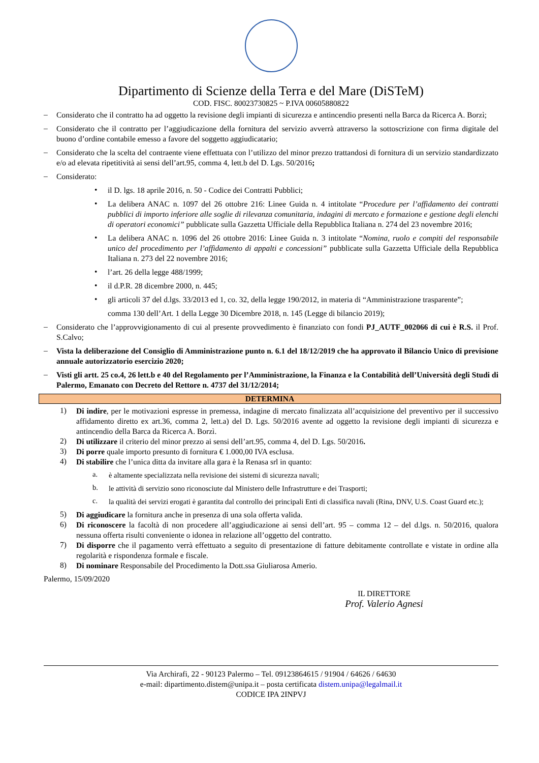Dipartimento di Scienze della Terra e del Mare (DiSTeM)
COD. FISC. 80023730825 ~ P.IVA 00605880822
–
Considerato che il contratto ha ad oggetto la revisione degli impianti di sicurezza e antincendio presenti nella Barca da Ricerca A. Borzì;
–
Considerato che il contratto per l’aggiudicazione della fornitura del servizio avverrà attraverso la sottoscrizione con firma digitale del buono d’ordine contabile emesso a favore del soggetto aggiudicatario;
–
Considerato che la scelta del contraente viene effettuata con l’utilizzo del minor prezzo trattandosi di fornitura di un servizio standardizzato e/o ad elevata ripetitività ai sensi dell’art.95, comma 4, lett.b del D. Lgs. 50/2016;
–
Considerato:
•
il D. lgs. 18 aprile 2016, n. 50 - Codice dei Contratti Pubblici;
•
La delibera ANAC n. 1097 del 26 ottobre 216: Linee Guida n. 4 intitolate “Procedure per l’affidamento dei contratti pubblici di importo inferiore alle soglie di rilevanza comunitaria, indagini di mercato e formazione e gestione degli elenchi di operatori economici” pubblicate sulla Gazzetta Ufficiale della Repubblica Italiana n. 274 del 23 novembre 2016;
•
La delibera ANAC n. 1096 del 26 ottobre 2016: Linee Guida n. 3 intitolate “Nomina, ruolo e compiti del responsabile unico del procedimento per l’affidamento di appalti e concessioni” pubblicate sulla Gazzetta Ufficiale della Repubblica Italiana n. 273 del 22 novembre 2016;
•
l’art. 26 della legge 488/1999;
•
il d.P.R. 28 dicembre 2000, n. 445;
•
gli articoli 37 del d.lgs. 33/2013 ed 1, co. 32, della legge 190/2012, in materia di “Amministrazione trasparente”;
comma 130 dell’Art. 1 della Legge 30 Dicembre 2018, n. 145 (Legge di bilancio 2019);
–
Considerato che l’approvvigionamento di cui al presente provvedimento è finanziato con fondi PJ_AUTF_002066 di cui è R.S. il Prof. S.Calvo;
–
Vista la deliberazione del Consiglio di Amministrazione punto n. 6.1 del 18/12/2019 che ha approvato il Bilancio Unico di previsione annuale autorizzatorio esercizio 2020;
–
Visti gli artt. 25 co.4, 26 lett.b e 40 del Regolamento per l’Amministrazione, la Finanza e la Contabilità dell’Università degli Studi di Palermo, Emanato con Decreto del Rettore n. 4737 del 31/12/2014;
DETERMINA
1)
Di indire, per le motivazioni espresse in premessa, indagine di mercato finalizzata all’acquisizione del preventivo per il successivo affidamento diretto ex art.36, comma 2, lett.a) del D. Lgs. 50/2016 avente ad oggetto la revisione degli impianti di sicurezza e antincendio della Barca da Ricerca A. Borzì.
2)
Di utilizzare il criterio del minor prezzo ai sensi dell’art.95, comma 4, del D. Lgs. 50/2016.
3)
Di porre quale importo presunto di fornitura € 1.000,00 IVA esclusa.
4)
Di stabilire che l’unica ditta da invitare alla gara è la Renasa srl in quanto:
a.
è altamente specializzata nella revisione dei sistemi di sicurezza navali;
b.
le attività di servizio sono riconosciute dal Ministero delle Infrastrutture e dei Trasporti;
c.
la qualità dei servizi erogati è garantita dal controllo dei principali Enti di classifica navali (Rina, DNV, U.S. Coast Guard etc.);
5)
Di aggiudicare la fornitura anche in presenza di una sola offerta valida.
6)
Di riconoscere la facoltà di non procedere all’aggiudicazione ai sensi dell’art. 95 – comma 12 – del d.lgs. n. 50/2016, qualora nessuna offerta risulti conveniente o idonea in relazione all’oggetto del contratto.
7)
Di disporre che il pagamento verrà effettuato a seguito di presentazione di fatture debitamente controllate e vistate in ordine alla regolarità e rispondenza formale e fiscale.
8)
Di nominare Responsabile del Procedimento la Dott.ssa Giuliarosa Amerio.
Palermo, 15/09/2020
IL DIRETTORE
Prof. Valerio Agnesi
Via Archirafi, 22 - 90123 Palermo – Tel. 09123864615 / 91904 / 64626 / 64630
e-mail: dipartimento.distem@unipa.it – posta certificata distem.unipa@legalmail.it
CODICE IPA 2INPVJ